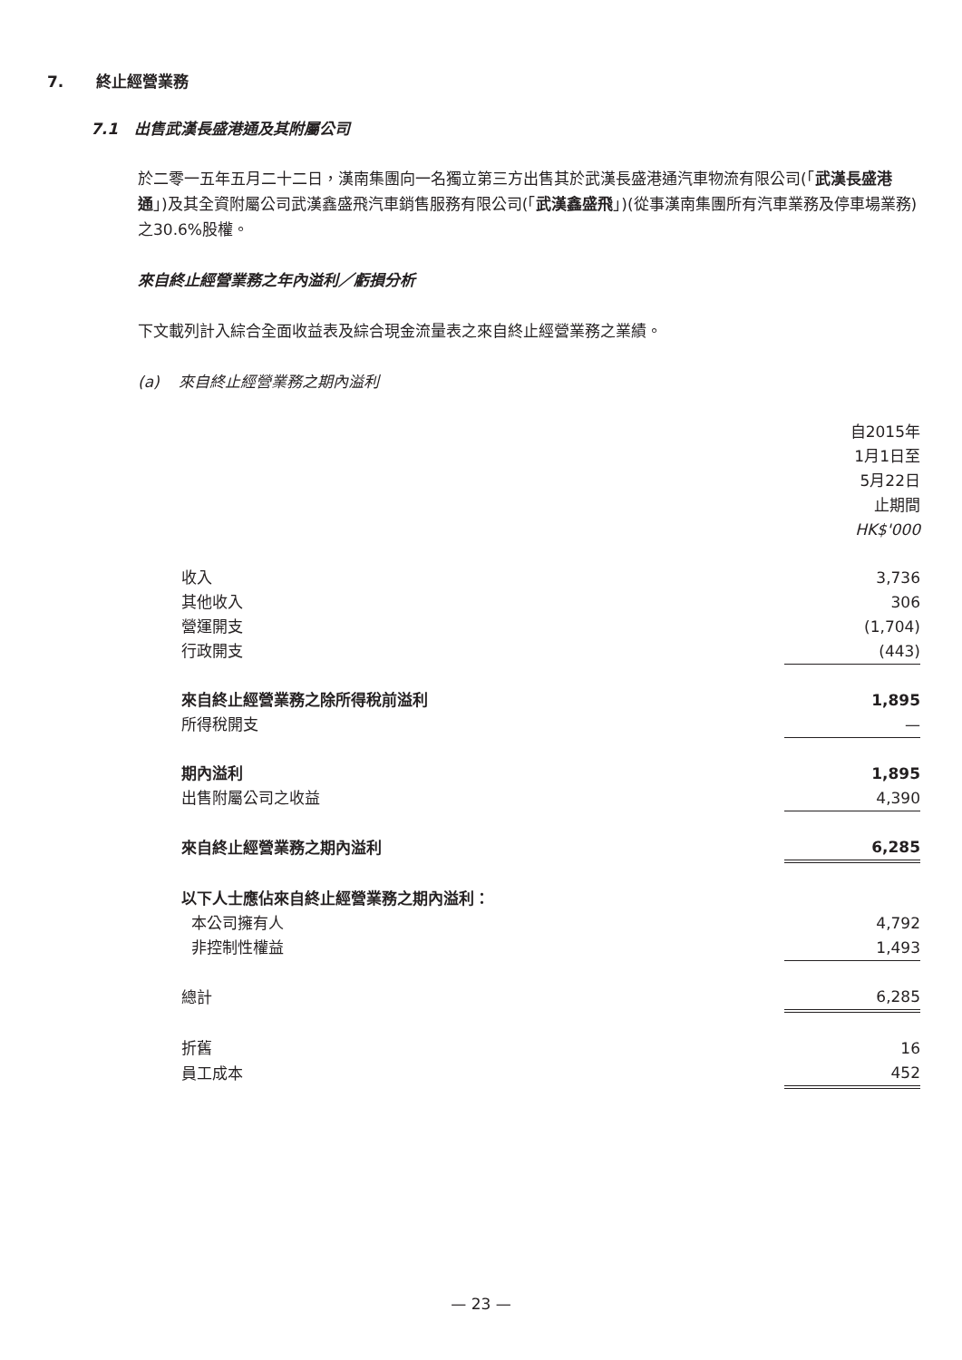7. 終止經營業務
7.1 出售武漢長盛港通及其附屬公司
於二零一五年五月二十二日，漢南集團向一名獨立第三方出售其於武漢長盛港通汽車物流有限公司(「武漢長盛港通」)及其全資附屬公司武漢鑫盛飛汽車銷售服務有限公司(「武漢鑫盛飛」)(從事漢南集團所有汽車業務及停車場業務)之30.6%股權。
來自終止經營業務之年內溢利／虧損分析
下文載列計入綜合全面收益表及綜合現金流量表之來自終止經營業務之業績。
(a) 來自終止經營業務之期內溢利
| | 自2015年 1月1日至 5月22日 止期間 HK$'000 |
| 收入 | 3,736 |
| 其他收入 | 306 |
| 營運開支 | (1,704) |
| 行政開支 | (443) |
| 來自終止經營業務之除所得稅前溢利 | 1,895 |
| 所得稅開支 | — |
| 期內溢利 | 1,895 |
| 出售附屬公司之收益 | 4,390 |
| 來自終止經營業務之期內溢利 | 6,285 |
| 以下人士應佔來自終止經營業務之期內溢利： | |
| 本公司擁有人 | 4,792 |
| 非控制性權益 | 1,493 |
| 總計 | 6,285 |
| 折舊 | 16 |
| 員工成本 | 452 |
— 23 —